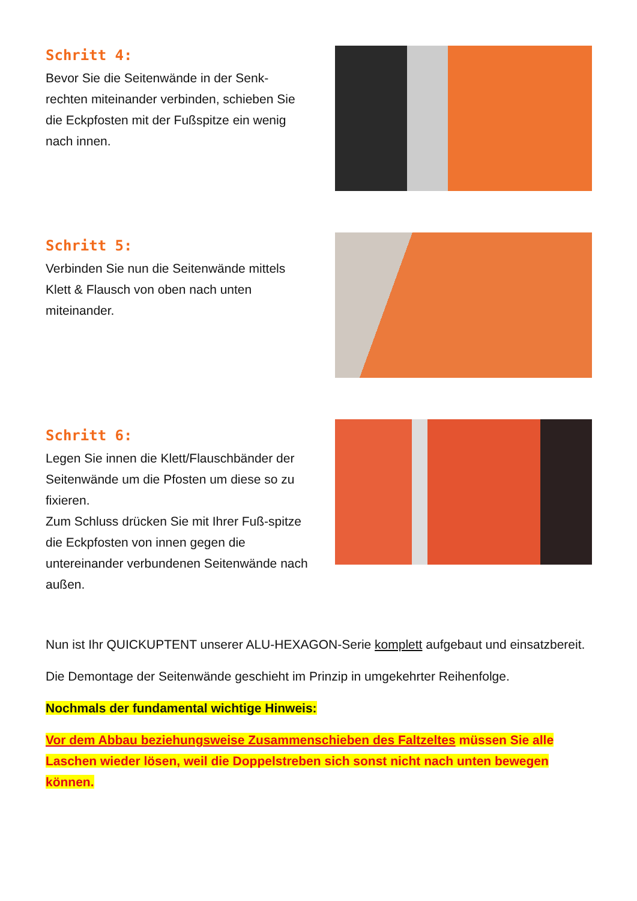Schritt 4:
Bevor Sie die Seitenwände in der Senk-rechten miteinander verbinden, schieben Sie die Eckpfosten mit der Fußspitze ein wenig nach innen.
Schritt 5:
Verbinden Sie nun die Seitenwände mittels Klett & Flausch von oben nach unten miteinander.
Schritt 6:
Legen Sie innen die Klett/Flauschbänder der Seitenwände um die Pfosten um diese so zu fixieren.
Zum Schluss drücken Sie mit Ihrer Fuß-spitze die Eckpfosten von innen gegen die untereinander verbundenen Seitenwände nach außen.
Nun ist Ihr QUICKUPTENT unserer ALU-HEXAGON-Serie komplett aufgebaut und einsatzbereit.
Die Demontage der Seitenwände geschieht im Prinzip in umgekehrter Reihenfolge.
Nochmals der fundamental wichtige Hinweis:
Vor dem Abbau beziehungsweise Zusammenschieben des Faltzeltes müssen Sie alle Laschen wieder lösen, weil die Doppelstreben sich sonst nicht nach unten bewegen können.